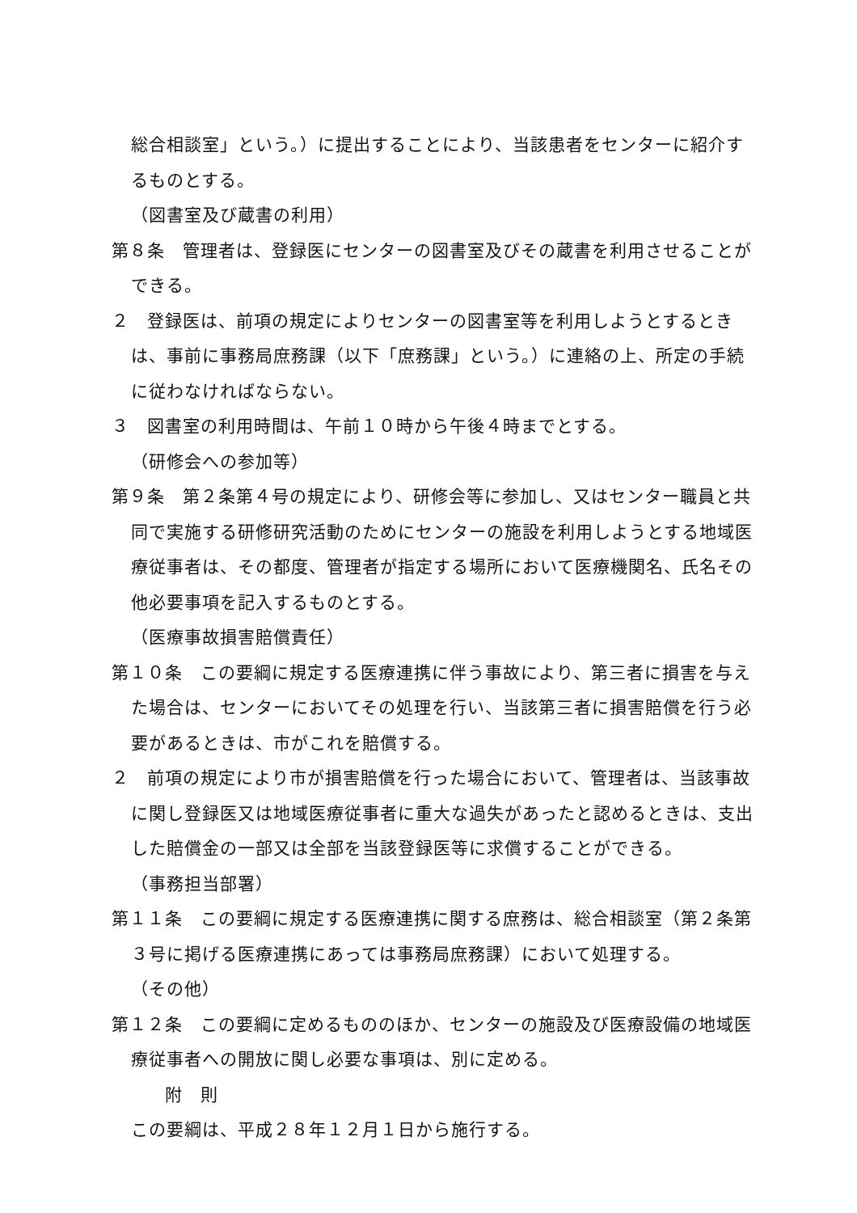総合相談室」という。）に提出することにより、当該患者をセンターに紹介するものとする。
（図書室及び蔵書の利用）
第８条　管理者は、登録医にセンターの図書室及びその蔵書を利用させることができる。
２　登録医は、前項の規定によりセンターの図書室等を利用しようとするときは、事前に事務局庶務課（以下「庶務課」という。）に連絡の上、所定の手続に従わなければならない。
３　図書室の利用時間は、午前１０時から午後４時までとする。
（研修会への参加等）
第９条　第２条第４号の規定により、研修会等に参加し、又はセンター職員と共同で実施する研修研究活動のためにセンターの施設を利用しようとする地域医療従事者は、その都度、管理者が指定する場所において医療機関名、氏名その他必要事項を記入するものとする。
（医療事故損害賠償責任）
第１０条　この要綱に規定する医療連携に伴う事故により、第三者に損害を与えた場合は、センターにおいてその処理を行い、当該第三者に損害賠償を行う必要があるときは、市がこれを賠償する。
２　前項の規定により市が損害賠償を行った場合において、管理者は、当該事故に関し登録医又は地域医療従事者に重大な過失があったと認めるときは、支出した賠償金の一部又は全部を当該登録医等に求償することができる。
（事務担当部署）
第１１条　この要綱に規定する医療連携に関する庶務は、総合相談室（第２条第３号に掲げる医療連携にあっては事務局庶務課）において処理する。
（その他）
第１２条　この要綱に定めるもののほか、センターの施設及び医療設備の地域医療従事者への開放に関し必要な事項は、別に定める。
附　則
この要綱は、平成２８年１２月１日から施行する。